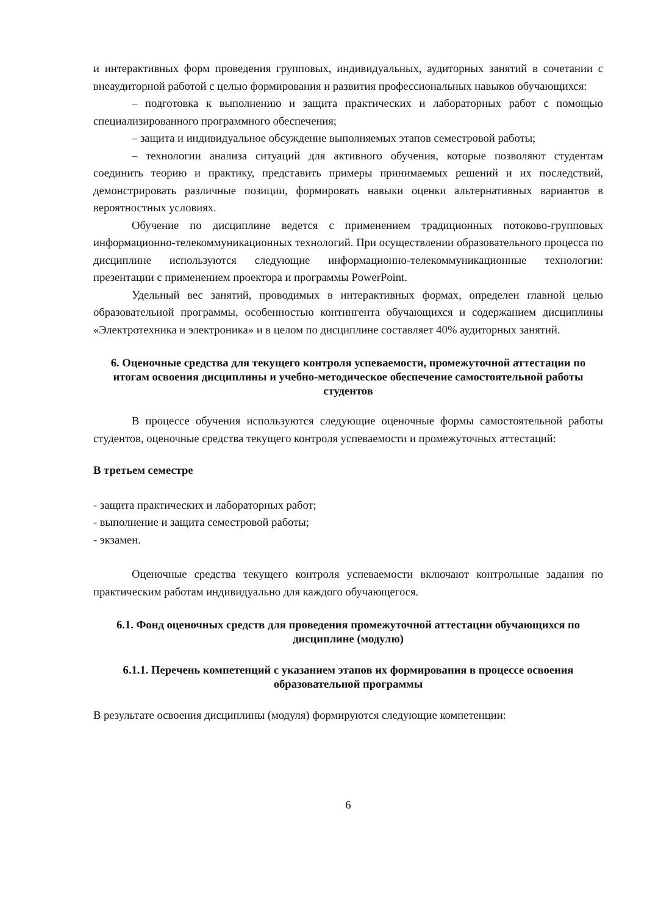и интерактивных форм проведения групповых, индивидуальных, аудиторных занятий в сочетании с внеаудиторной работой с целью формирования и развития профессиональных навыков обучающихся:
– подготовка к выполнению и защита практических и лабораторных работ с помощью специализированного программного обеспечения;
– защита и индивидуальное обсуждение выполняемых этапов семестровой работы;
– технологии анализа ситуаций для активного обучения, которые позволяют студентам соединить теорию и практику, представить примеры принимаемых решений и их последствий, демонстрировать различные позиции, формировать навыки оценки альтернативных вариантов в вероятностных условиях.
Обучение по дисциплине ведется с применением традиционных потоково-групповых информационно-телекоммуникационных технологий. При осуществлении образовательного процесса по дисциплине используются следующие информационно-телекоммуникационные технологии: презентации с применением проектора и программы PowerPoint.
Удельный вес занятий, проводимых в интерактивных формах, определен главной целью образовательной программы, особенностью контингента обучающихся и содержанием дисциплины «Электротехника и электроника» и в целом по дисциплине составляет 40% аудиторных занятий.
6. Оценочные средства для текущего контроля успеваемости, промежуточной аттестации по итогам освоения дисциплины и учебно-методическое обеспечение самостоятельной работы студентов
В процессе обучения используются следующие оценочные формы самостоятельной работы студентов, оценочные средства текущего контроля успеваемости и промежуточных аттестаций:
В третьем семестре
- защита практических и лабораторных работ;
- выполнение и защита семестровой работы;
- экзамен.
Оценочные средства текущего контроля успеваемости включают контрольные задания по практическим работам индивидуально для каждого обучающегося.
6.1. Фонд оценочных средств для проведения промежуточной аттестации обучающихся по дисциплине (модулю)
6.1.1. Перечень компетенций с указанием этапов их формирования в процессе освоения образовательной программы
В результате освоения дисциплины (модуля) формируются следующие компетенции:
6